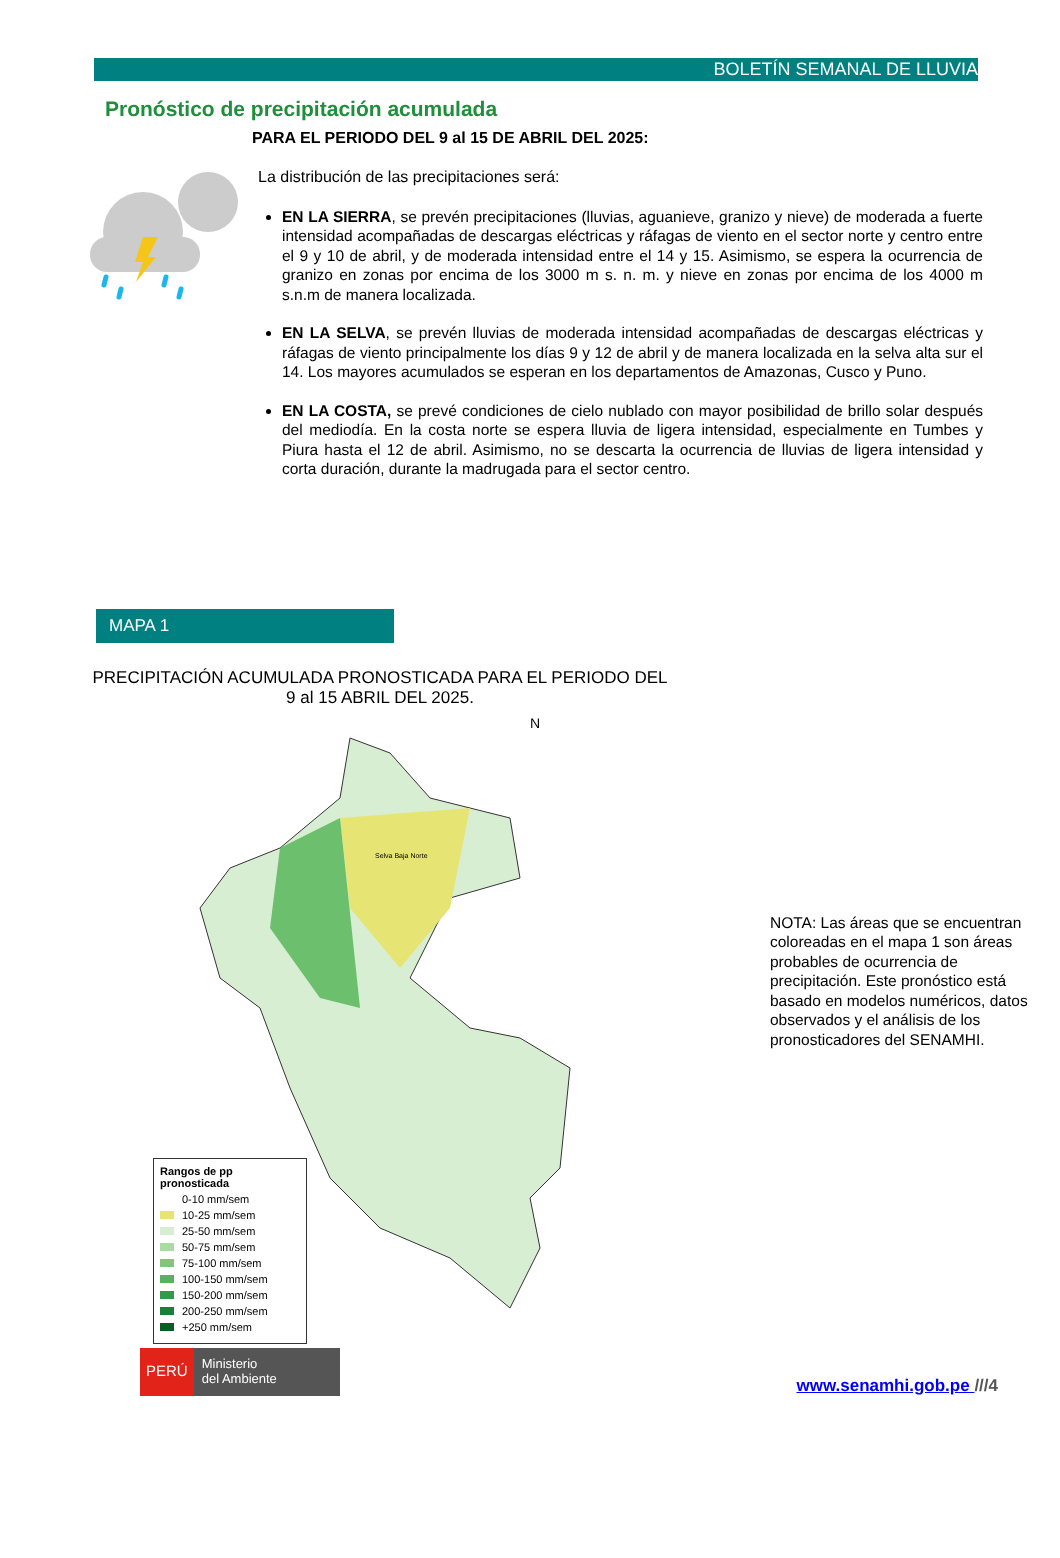BOLETÍN SEMANAL DE LLUVIA
Pronóstico de precipitación acumulada
PARA EL PERIODO DEL 9 al 15 DE ABRIL DEL 2025:
La distribución de las precipitaciones será:
EN LA SIERRA, se prevén precipitaciones (lluvias, aguanieve, granizo y nieve) de moderada a fuerte intensidad acompañadas de descargas eléctricas y ráfagas de viento en el sector norte y centro entre el 9 y 10 de abril, y de moderada intensidad entre el 14 y 15. Asimismo, se espera la ocurrencia de granizo en zonas por encima de los 3000 m s. n. m. y nieve en zonas por encima de los 4000 m s.n.m de manera localizada.
EN LA SELVA, se prevén lluvias de moderada intensidad acompañadas de descargas eléctricas y ráfagas de viento principalmente los días 9 y 12 de abril y de manera localizada en la selva alta sur el 14. Los mayores acumulados se esperan en los departamentos de Amazonas, Cusco y Puno.
EN LA COSTA, se prevé condiciones de cielo nublado con mayor posibilidad de brillo solar después del mediodía. En la costa norte se espera lluvia de ligera intensidad, especialmente en Tumbes y Piura hasta el 12 de abril. Asimismo, no se descarta la ocurrencia de lluvias de ligera intensidad y corta duración, durante la madrugada para el sector centro.
MAPA 1
PRECIPITACIÓN ACUMULADA PRONOSTICADA PARA EL PERIODO DEL 9 al 15 ABRIL DEL 2025.
Selva Baja Norte
N
Rangos de pp pronosticada
0-10 mm/sem
10-25 mm/sem
25-50 mm/sem
50-75 mm/sem
75-100 mm/sem
100-150 mm/sem
150-200 mm/sem
200-250 mm/sem
+250 mm/sem
NOTA: Las áreas que se encuentran coloreadas en el mapa 1 son áreas probables de ocurrencia de precipitación. Este pronóstico está basado en modelos numéricos, datos observados y el análisis de los pronosticadores del SENAMHI.
PERÚ
Ministerio
del Ambiente
www.senamhi.gob.pe ///4